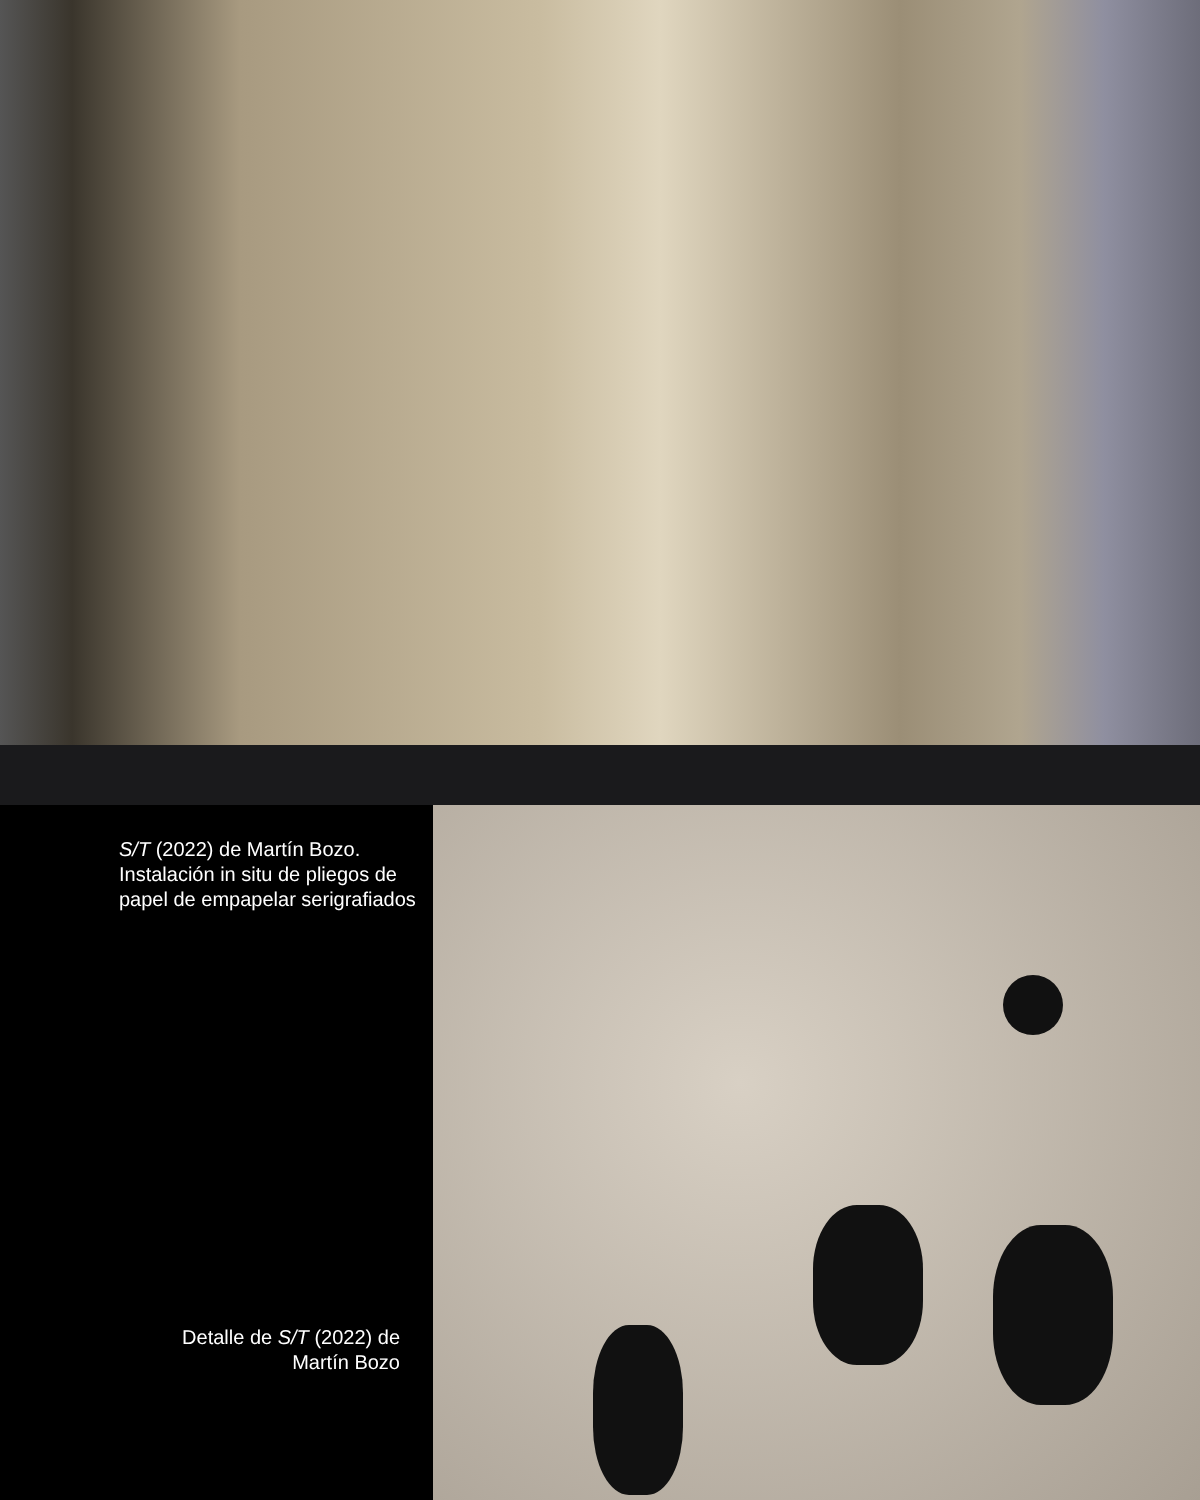S/T (2022) de Martín Bozo. Instalación in situ de pliegos de papel de empapelar serigrafiados
Detalle de S/T (2022) de
Martín Bozo